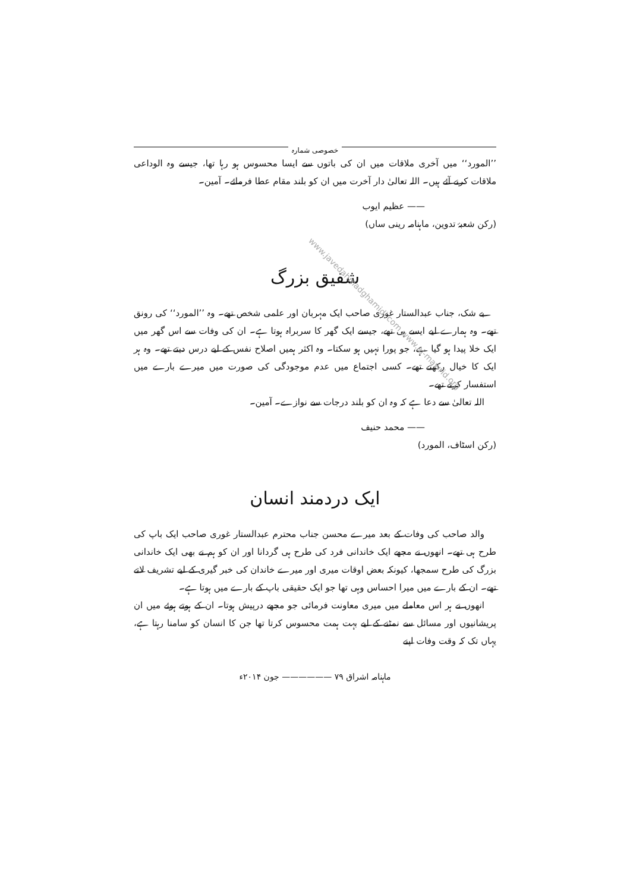خصوصی شمارہ
’’المورد‘‘ میں آخری ملاقات میں ان کی باتوں سے ایسا محسوس ہو رہا تھا، جیسے وہ الوداعی ملاقات کرنے آئے ہیں۔ اللہ تعالیٰ دار آخرت میں ان کو بلند مقام عطا فرمائے۔ آمین۔
—— عظیم ایوب
(رکن شعبۂ تدوین، ماہنامہ رینی ساں)
شفیق بزرگ
بے شک، جناب عبدالستار غوری صاحب ایک مہربان اور علمی شخص تھے۔ وہ ’’المورد‘‘ کی رونق تھے۔ وہ ہمارے لیے ایسے ہی تھے، جیسے ایک گھر کا سربراہ ہوتا ہے۔ ان کی وفات سے اس گھر میں ایک خلا پیدا ہو گیا ہے، جو پورا نہیں ہو سکتا۔ وہ اکثر ہمیں اصلاح نفس کے لیے درس دیتے تھے۔ وہ ہر ایک کا خیال رکھتے تھے۔ کسی اجتماع میں عدم موجودگی کی صورت میں میرے بارے میں استفسار کرتے تھے۔
اللہ تعالیٰ سے دعا ہے کہ وہ ان کو بلند درجات سے نوازے۔ آمین۔
—— محمد حنیف
(رکن اسٹاف، المورد)
ایک دردمند انسان
والد صاحب کی وفات کے بعد میرے محسن جناب محترم عبدالستار غوری صاحب ایک باپ کی طرح ہی تھے۔ انھوں نے مجھے ایک خاندانی فرد کی طرح ہی گردانا اور ان کو ہم نے بھی ایک خاندانی بزرگ کی طرح سمجھا، کیونکہ بعض اوقات میری اور میرے خاندان کی خبر گیری کے لیے تشریف لاتے تھے۔ ان کے بارے میں میرا احساس وہی تھا جو ایک حقیقی باپ کے بارے میں ہوتا ہے۔
انھوں نے ہر اس معاملے میں میری معاونت فرمائی جو مجھے درپیش ہوتا۔ ان کے ہوتے ہوئے میں ان پریشانیوں اور مسائل سے نمٹنے کے لیے بہت ہمت محسوس کرتا تھا جن کا انسان کو سامنا رہتا ہے، یہاں تک کہ وقت وفات اپنے
ماہنامہ اشراق ۷۹ —————— جون ۲۰۱۴ء
www.javedahmadghamidi.com www.al-mawrid.org